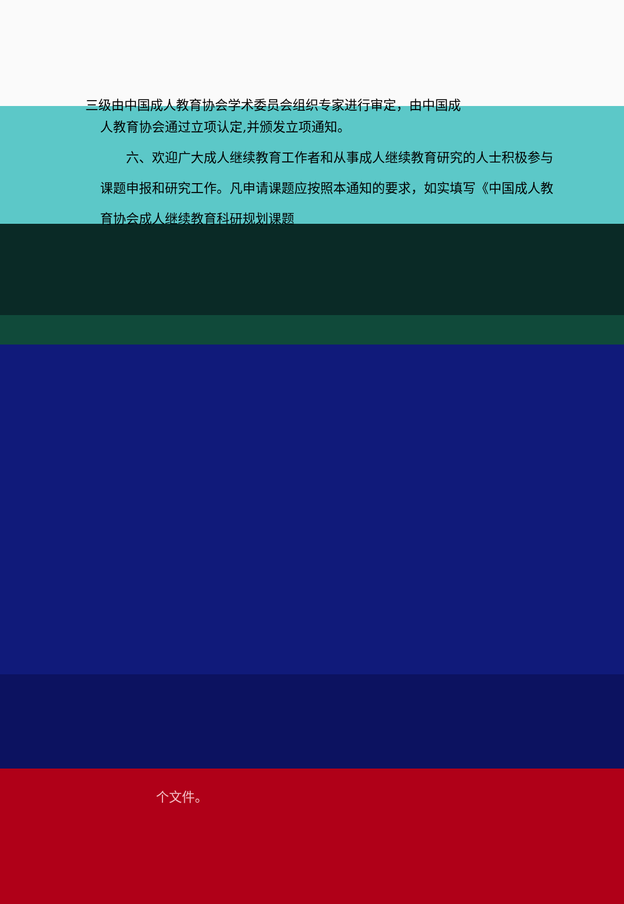三级由中国成人教育协会学术委员会组织专家进行审定，由中国成
人教育协会通过立项认定,并颁发立项通知。
  六、欢迎广大成人继续教育工作者和从事成人继续教育研究的人士积极参与课题申报和研究工作。凡申请课题应按照本通知的要求，如实填写《中国成人教育协会成人继续教育科研规划课题
个文件。